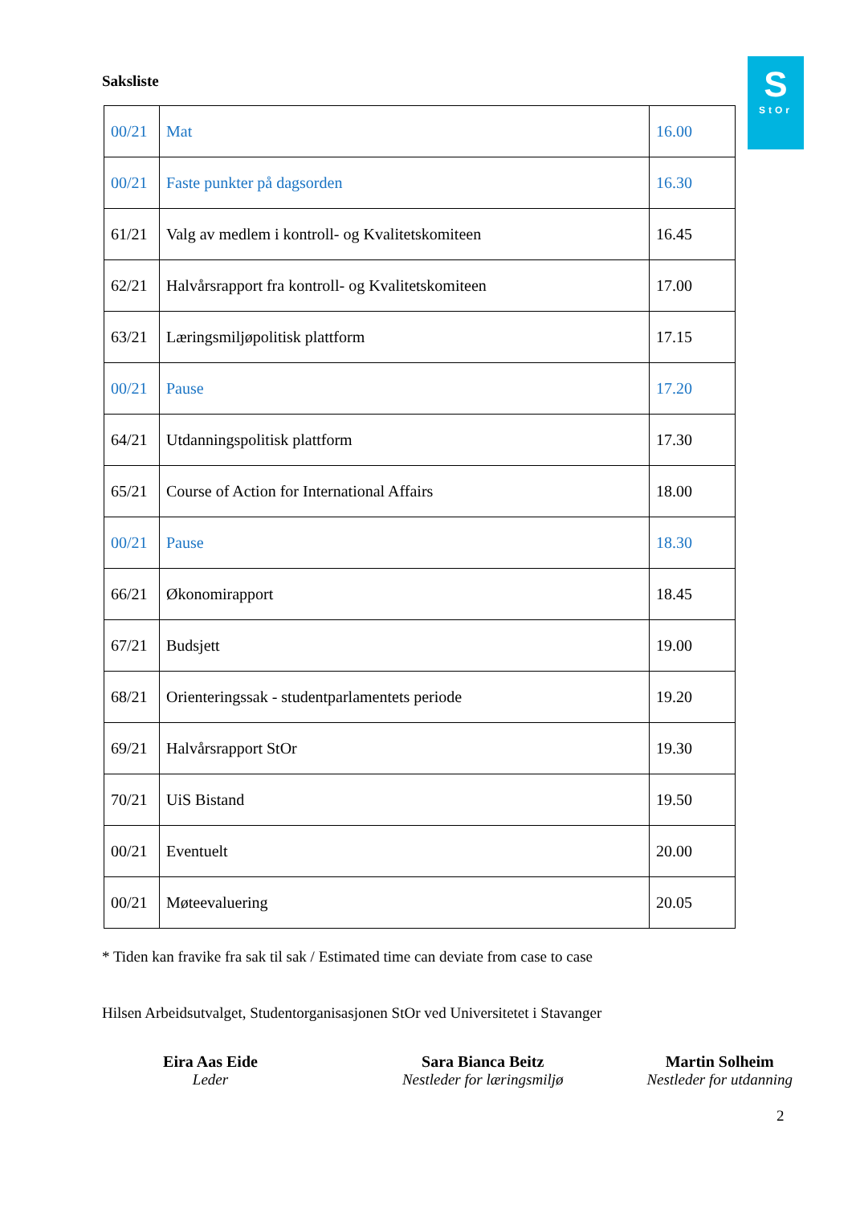S
StOr
Saksliste
| 00/21 | Mat | 16.00 |
| 00/21 | Faste punkter på dagsorden | 16.30 |
| 61/21 | Valg av medlem i kontroll- og Kvalitetskomiteen | 16.45 |
| 62/21 | Halvårsrapport fra kontroll- og Kvalitetskomiteen | 17.00 |
| 63/21 | Læringsmiljøpolitisk plattform | 17.15 |
| 00/21 | Pause | 17.20 |
| 64/21 | Utdanningspolitisk plattform | 17.30 |
| 65/21 | Course of Action for International Affairs | 18.00 |
| 00/21 | Pause | 18.30 |
| 66/21 | Økonomirapport | 18.45 |
| 67/21 | Budsjett | 19.00 |
| 68/21 | Orienteringssak - studentparlamentets periode | 19.20 |
| 69/21 | Halvårsrapport StOr | 19.30 |
| 70/21 | UiS Bistand | 19.50 |
| 00/21 | Eventuelt | 20.00 |
| 00/21 | Møteevaluering | 20.05 |
* Tiden kan fravike fra sak til sak / Estimated time can deviate from case to case
Hilsen Arbeidsutvalget, Studentorganisasjonen StOr ved Universitetet i Stavanger
Eira Aas Eide
Leder
Sara Bianca Beitz
Nestleder for læringsmiljø
Martin Solheim
Nestleder for utdanning
2